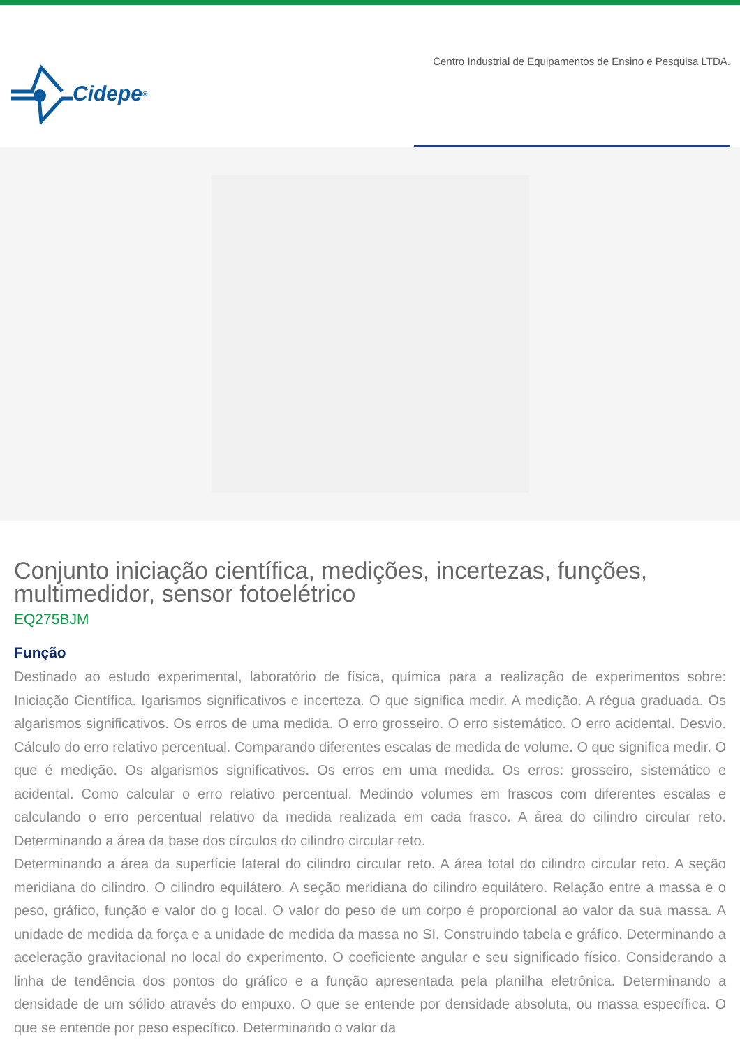Cidepe<sup>®</sup>
Centro Industrial de Equipamentos de Ensino e Pesquisa LTDA.
Conjunto iniciação científica, medições, incertezas, funções, multimedidor, sensor fotoelétrico
EQ275BJM
Função
Destinado ao estudo experimental, laboratório de física, química para a realização de experimentos sobre: Iniciação Científica. Igarismos significativos e incerteza. O que significa medir. A medição. A régua graduada. Os algarismos significativos. Os erros de uma medida. O erro grosseiro. O erro sistemático. O erro acidental. Desvio. Cálculo do erro relativo percentual. Comparando diferentes escalas de medida de volume. O que significa medir. O que é medição. Os algarismos significativos. Os erros em uma medida. Os erros: grosseiro, sistemático e acidental. Como calcular o erro relativo percentual. Medindo volumes em frascos com diferentes escalas e calculando o erro percentual relativo da medida realizada em cada frasco. A área do cilindro circular reto. Determinando a área da base dos círculos do cilindro circular reto.
Determinando a área da superfície lateral do cilindro circular reto. A área total do cilindro circular reto. A seção meridiana do cilindro. O cilindro equilátero. A seção meridiana do cilindro equilátero. Relação entre a massa e o peso, gráfico, função e valor do g local. O valor do peso de um corpo é proporcional ao valor da sua massa. A unidade de medida da força e a unidade de medida da massa no SI. Construindo tabela e gráfico. Determinando a aceleração gravitacional no local do experimento. O coeficiente angular e seu significado físico. Considerando a linha de tendência dos pontos do gráfico e a função apresentada pela planilha eletrônica. Determinando a densidade de um sólido através do empuxo. O que se entende por densidade absoluta, ou massa específica. O que se entende por peso específico. Determinando o valor da